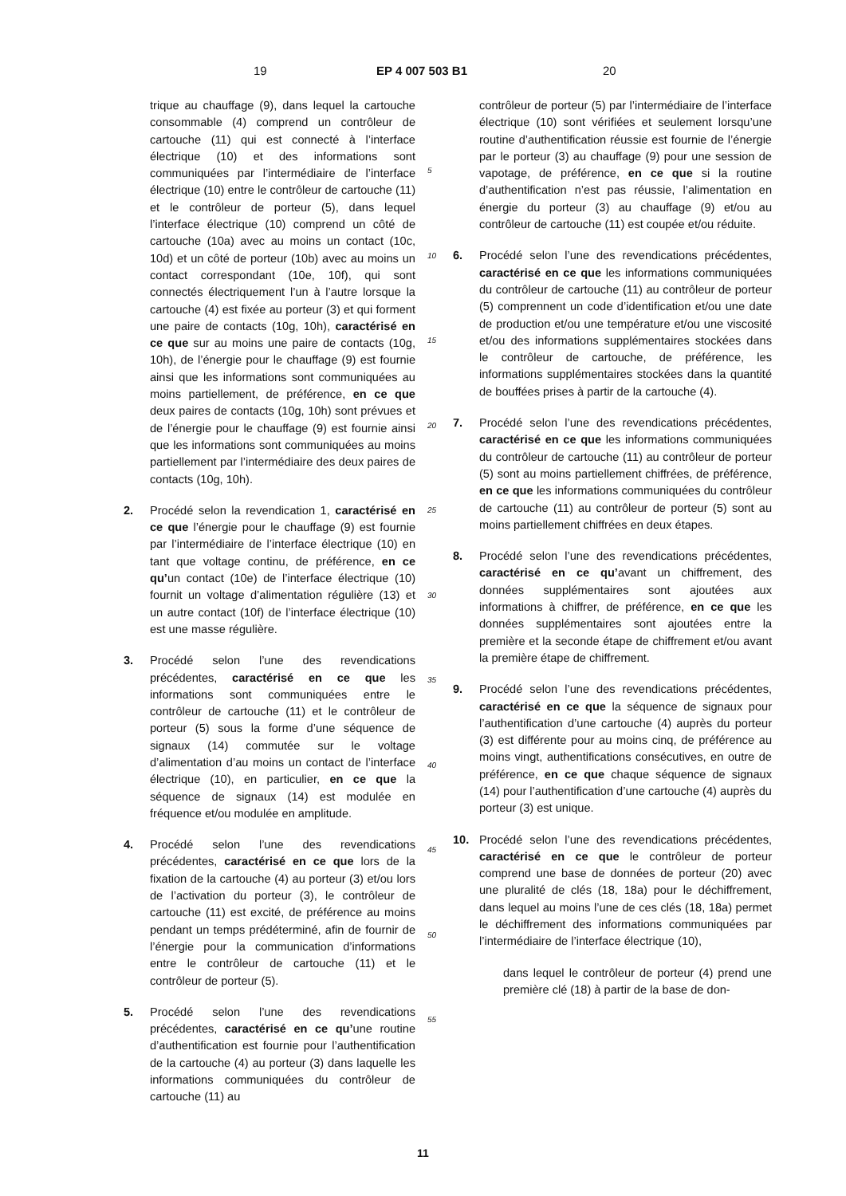19 EP 4 007 503 B1 20
trique au chauffage (9), dans lequel la cartouche consommable (4) comprend un contrôleur de cartouche (11) qui est connecté à l’interface électrique (10) et des informations sont communiquées par l’intermédiaire de l’interface électrique (10) entre le contrôleur de cartouche (11) et le contrôleur de porteur (5), dans lequel l’interface électrique (10) comprend un côté de cartouche (10a) avec au moins un contact (10c, 10d) et un côté de porteur (10b) avec au moins un contact correspondant (10e, 10f), qui sont connectés électriquement l’un à l’autre lorsque la cartouche (4) est fixée au porteur (3) et qui forment une paire de contacts (10g, 10h), caractérisé en ce que sur au moins une paire de contacts (10g, 10h), de l’énergie pour le chauffage (9) est fournie ainsi que les informations sont communiquées au moins partiellement, de préférence, en ce que deux paires de contacts (10g, 10h) sont prévues et de l’énergie pour le chauffage (9) est fournie ainsi que les informations sont communiquées au moins partiellement par l’intermédiaire des deux paires de contacts (10g, 10h).
2. Procédé selon la revendication 1, caractérisé en ce que l’énergie pour le chauffage (9) est fournie par l’intermédiaire de l’interface électrique (10) en tant que voltage continu, de préférence, en ce qu’un contact (10e) de l’interface électrique (10) fournit un voltage d’alimentation régulière (13) et un autre contact (10f) de l’interface électrique (10) est une masse régulière.
3. Procédé selon l’une des revendications précédentes, caractérisé en ce que les informations sont communiquées entre le contrôleur de cartouche (11) et le contrôleur de porteur (5) sous la forme d’une séquence de signaux (14) commutée sur le voltage d’alimentation d’au moins un contact de l’interface électrique (10), en particulier, en ce que la séquence de signaux (14) est modulée en fréquence et/ou modulée en amplitude.
4. Procédé selon l’une des revendications précédentes, caractérisé en ce que lors de la fixation de la cartouche (4) au porteur (3) et/ou lors de l’activation du porteur (3), le contrôleur de cartouche (11) est excité, de préférence au moins pendant un temps prédéterminé, afin de fournir de l’énergie pour la communication d’informations entre le contrôleur de cartouche (11) et le contrôleur de porteur (5).
5. Procédé selon l’une des revendications précédentes, caractérisé en ce qu’une routine d’authentification est fournie pour l’authentification de la cartouche (4) au porteur (3) dans laquelle les informations communiquées du contrôleur de cartouche (11) au
5
10
15
20
25
30
35
40
45
50
55
contrôleur de porteur (5) par l’intermédiaire de l’interface électrique (10) sont vérifiées et seulement lorsqu’une routine d’authentification réussie est fournie de l’énergie par le porteur (3) au chauffage (9) pour une session de vapotage, de préférence, en ce que si la routine d’authentification n’est pas réussie, l’alimentation en énergie du porteur (3) au chauffage (9) et/ou au contrôleur de cartouche (11) est coupée et/ou réduite.
6. Procédé selon l’une des revendications précédentes, caractérisé en ce que les informations communiquées du contrôleur de cartouche (11) au contrôleur de porteur (5) comprennent un code d’identification et/ou une date de production et/ou une température et/ou une viscosité et/ou des informations supplémentaires stockées dans le contrôleur de cartouche, de préférence, les informations supplémentaires stockées dans la quantité de bouffées prises à partir de la cartouche (4).
7. Procédé selon l’une des revendications précédentes, caractérisé en ce que les informations communiquées du contrôleur de cartouche (11) au contrôleur de porteur (5) sont au moins partiellement chiffrées, de préférence, en ce que les informations communiquées du contrôleur de cartouche (11) au contrôleur de porteur (5) sont au moins partiellement chiffrées en deux étapes.
8. Procédé selon l’une des revendications précédentes, caractérisé en ce qu’avant un chiffrement, des données supplémentaires sont ajoutées aux informations à chiffrer, de préférence, en ce que les données supplémentaires sont ajoutées entre la première et la seconde étape de chiffrement et/ou avant la première étape de chiffrement.
9. Procédé selon l’une des revendications précédentes, caractérisé en ce que la séquence de signaux pour l’authentification d’une cartouche (4) auprès du porteur (3) est différente pour au moins cinq, de préférence au moins vingt, authentifications consécutives, en outre de préférence, en ce que chaque séquence de signaux (14) pour l’authentification d’une cartouche (4) auprès du porteur (3) est unique.
10. Procédé selon l’une des revendications précédentes, caractérisé en ce que le contrôleur de porteur comprend une base de données de porteur (20) avec une pluralité de clés (18, 18a) pour le déchiffrement, dans lequel au moins l’une de ces clés (18, 18a) permet le déchiffrement des informations communiquées par l’intermédiaire de l’interface électrique (10),
dans lequel le contrôleur de porteur (4) prend une première clé (18) à partir de la base de don-
11